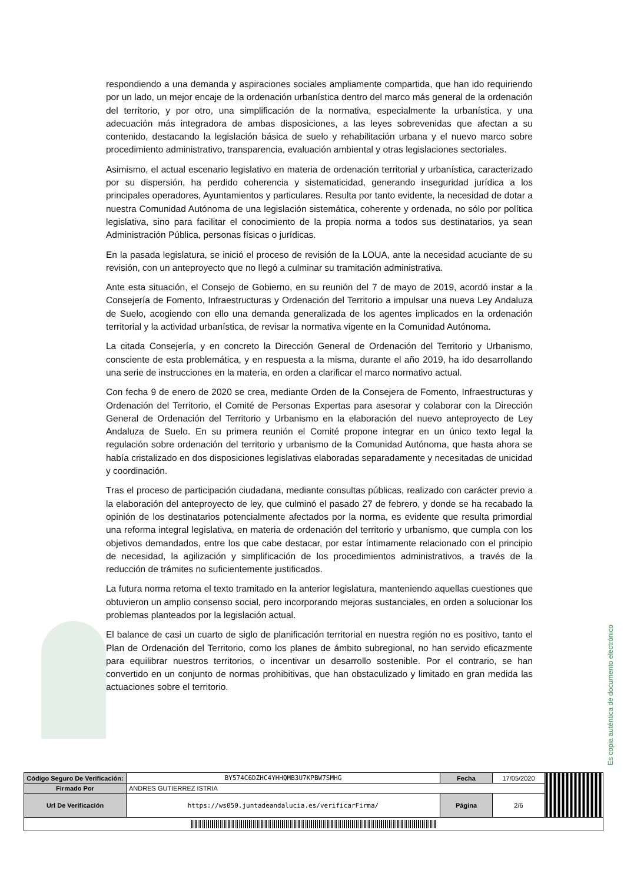respondiendo a una demanda y aspiraciones sociales ampliamente compartida, que han ido requiriendo por un lado, un mejor encaje de la ordenación urbanística dentro del marco más general de la ordenación del territorio, y por otro, una simplificación de la normativa, especialmente la urbanística, y una adecuación más integradora de ambas disposiciones, a las leyes sobrevenidas que afectan a su contenido, destacando la legislación básica de suelo y rehabilitación urbana y el nuevo marco sobre procedimiento administrativo, transparencia, evaluación ambiental y otras legislaciones sectoriales.
Asimismo, el actual escenario legislativo en materia de ordenación territorial y urbanística, caracterizado por su dispersión, ha perdido coherencia y sistematicidad, generando inseguridad jurídica a los principales operadores, Ayuntamientos y particulares. Resulta por tanto evidente, la necesidad de dotar a nuestra Comunidad Autónoma de una legislación sistemática, coherente y ordenada, no sólo por política legislativa, sino para facilitar el conocimiento de la propia norma a todos sus destinatarios, ya sean Administración Pública, personas físicas o jurídicas.
En la pasada legislatura, se inició el proceso de revisión de la LOUA, ante la necesidad acuciante de su revisión, con un anteproyecto que no llegó a culminar su tramitación administrativa.
Ante esta situación, el Consejo de Gobierno, en su reunión del 7 de mayo de 2019, acordó instar a la Consejería de Fomento, Infraestructuras y Ordenación del Territorio a impulsar una nueva Ley Andaluza de Suelo, acogiendo con ello una demanda generalizada de los agentes implicados en la ordenación territorial y la actividad urbanística, de revisar la normativa vigente en la Comunidad Autónoma.
La citada Consejería, y en concreto la Dirección General de Ordenación del Territorio y Urbanismo, consciente de esta problemática, y en respuesta a la misma, durante el año 2019, ha ido desarrollando una serie de instrucciones en la materia, en orden a clarificar el marco normativo actual.
Con fecha 9 de enero de 2020 se crea, mediante Orden de la Consejera de Fomento, Infraestructuras y Ordenación del Territorio, el Comité de Personas Expertas para asesorar y colaborar con la Dirección General de Ordenación del Territorio y Urbanismo en la elaboración del nuevo anteproyecto de Ley Andaluza de Suelo. En su primera reunión el Comité propone integrar en un único texto legal la regulación sobre ordenación del territorio y urbanismo de la Comunidad Autónoma, que hasta ahora se había cristalizado en dos disposiciones legislativas elaboradas separadamente y necesitadas de unicidad y coordinación.
Tras el proceso de participación ciudadana, mediante consultas públicas, realizado con carácter previo a la elaboración del anteproyecto de ley, que culminó el pasado 27 de febrero, y donde se ha recabado la opinión de los destinatarios potencialmente afectados por la norma, es evidente que resulta primordial una reforma integral legislativa, en materia de ordenación del territorio y urbanismo, que cumpla con los objetivos demandados, entre los que cabe destacar, por estar íntimamente relacionado con el principio de necesidad, la agilización y simplificación de los procedimientos administrativos, a través de la reducción de trámites no suficientemente justificados.
La futura norma retoma el texto tramitado en la anterior legislatura, manteniendo aquellas cuestiones que obtuvieron un amplio consenso social, pero incorporando mejoras sustanciales, en orden a solucionar los problemas planteados por la legislación actual.
El balance de casi un cuarto de siglo de planificación territorial en nuestra región no es positivo, tanto el Plan de Ordenación del Territorio, como los planes de ámbito subregional, no han servido eficazmente para equilibrar nuestros territorios, o incentivar un desarrollo sostenible. Por el contrario, se han convertido en un conjunto de normas prohibitivas, que han obstaculizado y limitado en gran medida las actuaciones sobre el territorio.
Es copia auténtica de documento electrónico
| Código Seguro De Verificación: | BY574C6DZHC4YHHQMB3U7KPBW7SMHG | Fecha | 17/05/2020 | |
| Firmado Por | ANDRES GUTIERREZ ISTRIA | | | |
| Url De Verificación | https://ws050.juntadeandalucia.es/verificarFirma/ | Página | 2/6 | |